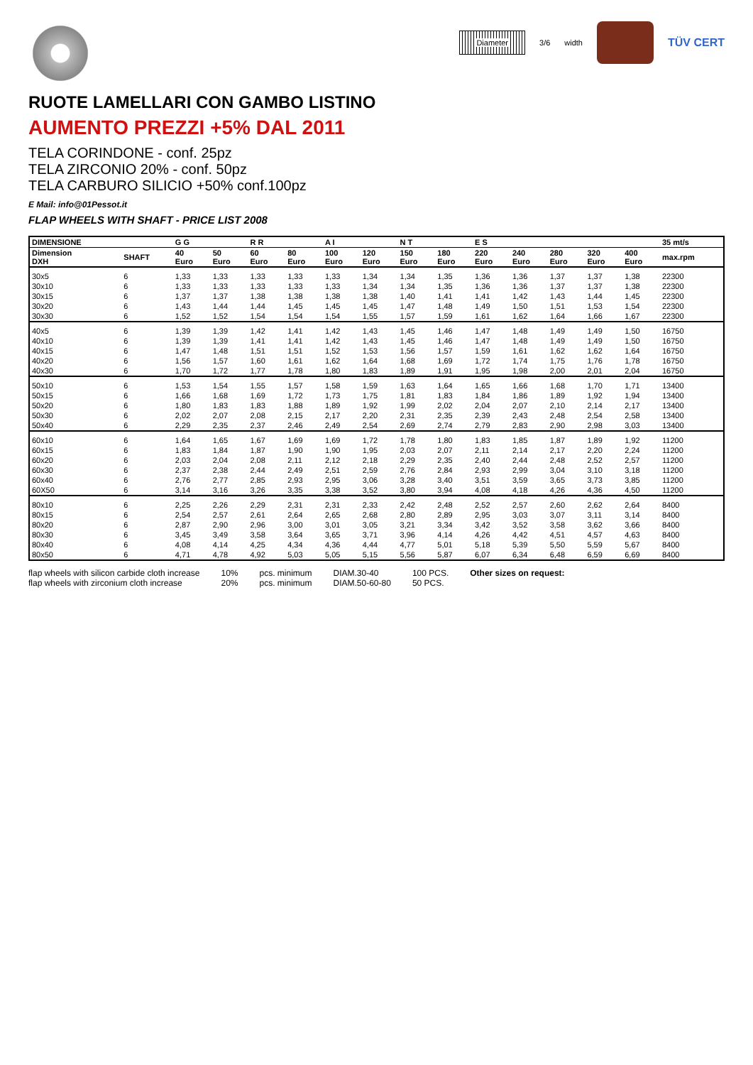RUOTE LAMELLARI CON GAMBO LISTINO
AUMENTO PREZZI +5% DAL 2011
TELA CORINDONE - conf. 25pz
TELA ZIRCONIO 20% - conf. 50pz
TELA CARBURO SILICIO +50% conf.100pz
E Mail: info@01Pessot.it
FLAP WHEELS WITH SHAFT - PRICE LIST 2008
Diameter
3/6 width
TÜV CERT
| DIMENSIONE | | G G | | R R | | A I | | N T | | E S | | | | | 35 mt/s |
| --- | --- | --- | --- | --- | --- | --- | --- | --- | --- | --- | --- | --- | --- | --- | --- |
| Dimension DXH | SHAFT | 40 Euro | 50 Euro | 60 Euro | 80 Euro | 100 Euro | 120 Euro | 150 Euro | 180 Euro | 220 Euro | 240 Euro | 280 Euro | 320 Euro | 400 Euro | max.rpm |
| 30x5 | 6 | 1,33 | 1,33 | 1,33 | 1,33 | 1,33 | 1,34 | 1,34 | 1,35 | 1,36 | 1,36 | 1,37 | 1,37 | 1,38 | 22300 |
| 30x10 | 6 | 1,33 | 1,33 | 1,33 | 1,33 | 1,33 | 1,34 | 1,34 | 1,35 | 1,36 | 1,36 | 1,37 | 1,37 | 1,38 | 22300 |
| 30x15 | 6 | 1,37 | 1,37 | 1,38 | 1,38 | 1,38 | 1,38 | 1,40 | 1,41 | 1,41 | 1,42 | 1,43 | 1,44 | 1,45 | 22300 |
| 30x20 | 6 | 1,43 | 1,44 | 1,44 | 1,45 | 1,45 | 1,45 | 1,47 | 1,48 | 1,49 | 1,50 | 1,51 | 1,53 | 1,54 | 22300 |
| 30x30 | 6 | 1,52 | 1,52 | 1,54 | 1,54 | 1,54 | 1,55 | 1,57 | 1,59 | 1,61 | 1,62 | 1,64 | 1,66 | 1,67 | 22300 |
| 40x5 | 6 | 1,39 | 1,39 | 1,42 | 1,41 | 1,42 | 1,43 | 1,45 | 1,46 | 1,47 | 1,48 | 1,49 | 1,49 | 1,50 | 16750 |
| 40x10 | 6 | 1,39 | 1,39 | 1,41 | 1,41 | 1,42 | 1,43 | 1,45 | 1,46 | 1,47 | 1,48 | 1,49 | 1,49 | 1,50 | 16750 |
| 40x15 | 6 | 1,47 | 1,48 | 1,51 | 1,51 | 1,52 | 1,53 | 1,56 | 1,57 | 1,59 | 1,61 | 1,62 | 1,62 | 1,64 | 16750 |
| 40x20 | 6 | 1,56 | 1,57 | 1,60 | 1,61 | 1,62 | 1,64 | 1,68 | 1,69 | 1,72 | 1,74 | 1,75 | 1,76 | 1,78 | 16750 |
| 40x30 | 6 | 1,70 | 1,72 | 1,77 | 1,78 | 1,80 | 1,83 | 1,89 | 1,91 | 1,95 | 1,98 | 2,00 | 2,01 | 2,04 | 16750 |
| 50x10 | 6 | 1,53 | 1,54 | 1,55 | 1,57 | 1,58 | 1,59 | 1,63 | 1,64 | 1,65 | 1,66 | 1,68 | 1,70 | 1,71 | 13400 |
| 50x15 | 6 | 1,66 | 1,68 | 1,69 | 1,72 | 1,73 | 1,75 | 1,81 | 1,83 | 1,84 | 1,86 | 1,89 | 1,92 | 1,94 | 13400 |
| 50x20 | 6 | 1,80 | 1,83 | 1,83 | 1,88 | 1,89 | 1,92 | 1,99 | 2,02 | 2,04 | 2,07 | 2,10 | 2,14 | 2,17 | 13400 |
| 50x30 | 6 | 2,02 | 2,07 | 2,08 | 2,15 | 2,17 | 2,20 | 2,31 | 2,35 | 2,39 | 2,43 | 2,48 | 2,54 | 2,58 | 13400 |
| 50x40 | 6 | 2,29 | 2,35 | 2,37 | 2,46 | 2,49 | 2,54 | 2,69 | 2,74 | 2,79 | 2,83 | 2,90 | 2,98 | 3,03 | 13400 |
| 60x10 | 6 | 1,64 | 1,65 | 1,67 | 1,69 | 1,69 | 1,72 | 1,78 | 1,80 | 1,83 | 1,85 | 1,87 | 1,89 | 1,92 | 11200 |
| 60x15 | 6 | 1,83 | 1,84 | 1,87 | 1,90 | 1,90 | 1,95 | 2,03 | 2,07 | 2,11 | 2,14 | 2,17 | 2,20 | 2,24 | 11200 |
| 60x20 | 6 | 2,03 | 2,04 | 2,08 | 2,11 | 2,12 | 2,18 | 2,29 | 2,35 | 2,40 | 2,44 | 2,48 | 2,52 | 2,57 | 11200 |
| 60x30 | 6 | 2,37 | 2,38 | 2,44 | 2,49 | 2,51 | 2,59 | 2,76 | 2,84 | 2,93 | 2,99 | 3,04 | 3,10 | 3,18 | 11200 |
| 60x40 | 6 | 2,76 | 2,77 | 2,85 | 2,93 | 2,95 | 3,06 | 3,28 | 3,40 | 3,51 | 3,59 | 3,65 | 3,73 | 3,85 | 11200 |
| 60X50 | 6 | 3,14 | 3,16 | 3,26 | 3,35 | 3,38 | 3,52 | 3,80 | 3,94 | 4,08 | 4,18 | 4,26 | 4,36 | 4,50 | 11200 |
| 80x10 | 6 | 2,25 | 2,26 | 2,29 | 2,31 | 2,31 | 2,33 | 2,42 | 2,48 | 2,52 | 2,57 | 2,60 | 2,62 | 2,64 | 8400 |
| 80x15 | 6 | 2,54 | 2,57 | 2,61 | 2,64 | 2,65 | 2,68 | 2,80 | 2,89 | 2,95 | 3,03 | 3,07 | 3,11 | 3,14 | 8400 |
| 80x20 | 6 | 2,87 | 2,90 | 2,96 | 3,00 | 3,01 | 3,05 | 3,21 | 3,34 | 3,42 | 3,52 | 3,58 | 3,62 | 3,66 | 8400 |
| 80x30 | 6 | 3,45 | 3,49 | 3,58 | 3,64 | 3,65 | 3,71 | 3,96 | 4,14 | 4,26 | 4,42 | 4,51 | 4,57 | 4,63 | 8400 |
| 80x40 | 6 | 4,08 | 4,14 | 4,25 | 4,34 | 4,36 | 4,44 | 4,77 | 5,01 | 5,18 | 5,39 | 5,50 | 5,59 | 5,67 | 8400 |
| 80x50 | 6 | 4,71 | 4,78 | 4,92 | 5,03 | 5,05 | 5,15 | 5,56 | 5,87 | 6,07 | 6,34 | 6,48 | 6,59 | 6,69 | 8400 |
flap wheels with silicon carbide cloth increase
flap wheels with zirconium cloth increase
10%
20%
pcs. minimum
pcs. minimum
DIAM.30-40
DIAM.50-60-80
100 PCS.
50 PCS.
Other sizes on request: